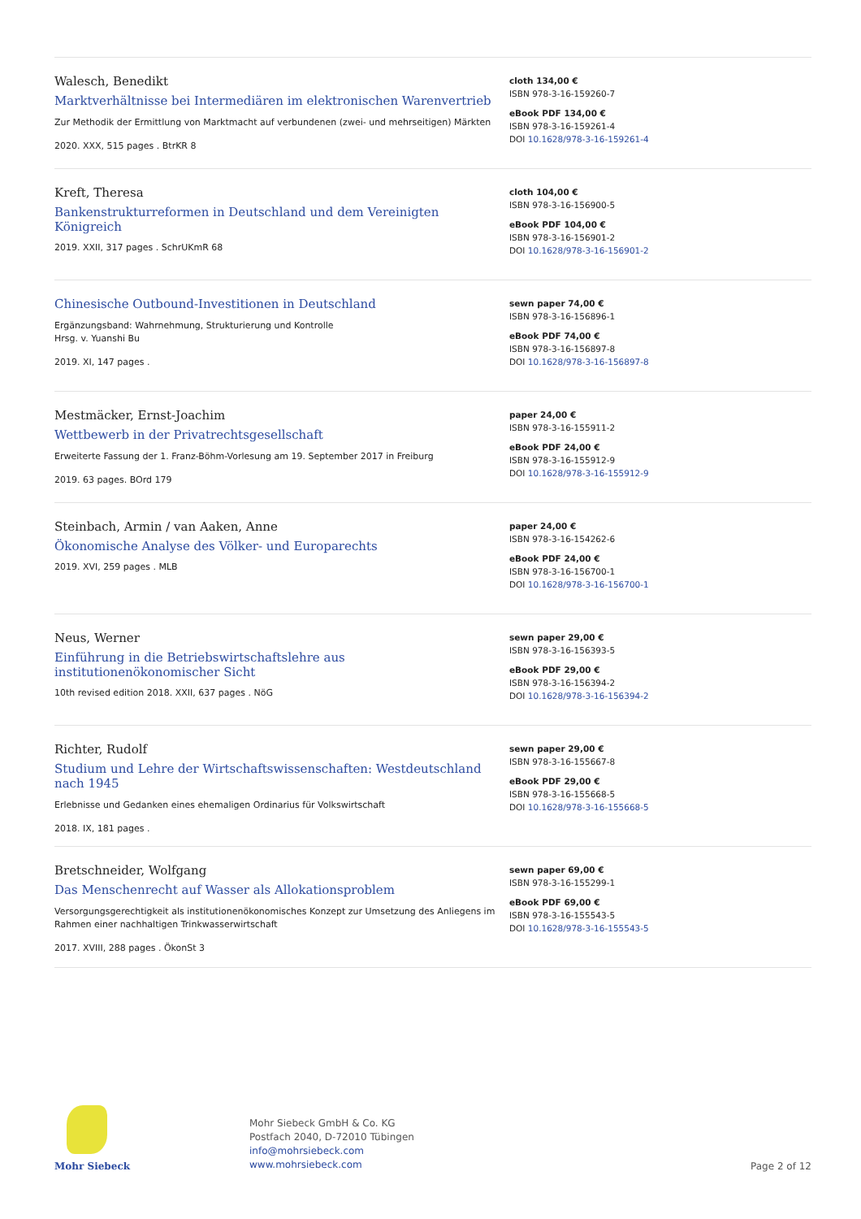Walesch, Benedikt
Marktverhältnisse bei Intermediären im elektronischen Warenvertrieb
Zur Methodik der Ermittlung von Marktmacht auf verbundenen (zwei- und mehrseitigen) Märkten
2020. XXX, 515 pages . BtrKR 8
cloth 134,00 €
ISBN 978-3-16-159260-7
eBook PDF 134,00 €
ISBN 978-3-16-159261-4
DOI 10.1628/978-3-16-159261-4
Kreft, Theresa
Bankenstrukturreformen in Deutschland und dem Vereinigten Königreich
2019. XXII, 317 pages . SchrUKmR 68
cloth 104,00 €
ISBN 978-3-16-156900-5
eBook PDF 104,00 €
ISBN 978-3-16-156901-2
DOI 10.1628/978-3-16-156901-2
Chinesische Outbound-Investitionen in Deutschland
Ergänzungsband: Wahrnehmung, Strukturierung und Kontrolle
Hrsg. v. Yuanshi Bu
2019. XI, 147 pages .
sewn paper 74,00 €
ISBN 978-3-16-156896-1
eBook PDF 74,00 €
ISBN 978-3-16-156897-8
DOI 10.1628/978-3-16-156897-8
Mestmäcker, Ernst-Joachim
Wettbewerb in der Privatrechtsgesellschaft
Erweiterte Fassung der 1. Franz-Böhm-Vorlesung am 19. September 2017 in Freiburg
2019. 63 pages. BOrd 179
paper 24,00 €
ISBN 978-3-16-155911-2
eBook PDF 24,00 €
ISBN 978-3-16-155912-9
DOI 10.1628/978-3-16-155912-9
Steinbach, Armin / van Aaken, Anne
Ökonomische Analyse des Völker- und Europarechts
2019. XVI, 259 pages . MLB
paper 24,00 €
ISBN 978-3-16-154262-6
eBook PDF 24,00 €
ISBN 978-3-16-156700-1
DOI 10.1628/978-3-16-156700-1
Neus, Werner
Einführung in die Betriebswirtschaftslehre aus institutionenökonomischer Sicht
10th revised edition 2018. XXII, 637 pages . NöG
sewn paper 29,00 €
ISBN 978-3-16-156393-5
eBook PDF 29,00 €
ISBN 978-3-16-156394-2
DOI 10.1628/978-3-16-156394-2
Richter, Rudolf
Studium und Lehre der Wirtschaftswissenschaften: Westdeutschland nach 1945
Erlebnisse und Gedanken eines ehemaligen Ordinarius für Volkswirtschaft
2018. IX, 181 pages .
sewn paper 29,00 €
ISBN 978-3-16-155667-8
eBook PDF 29,00 €
ISBN 978-3-16-155668-5
DOI 10.1628/978-3-16-155668-5
Bretschneider, Wolfgang
Das Menschenrecht auf Wasser als Allokationsproblem
Versorgungsgerechtigkeit als institutionenökonomisches Konzept zur Umsetzung des Anliegens im Rahmen einer nachhaltigen Trinkwasserwirtschaft
2017. XVIII, 288 pages . ÖkonSt 3
sewn paper 69,00 €
ISBN 978-3-16-155299-1
eBook PDF 69,00 €
ISBN 978-3-16-155543-5
DOI 10.1628/978-3-16-155543-5
Mohr Siebeck
Mohr Siebeck GmbH & Co. KG
Postfach 2040, D-72010 Tübingen
info@mohrsiebeck.com
www.mohrsiebeck.com
Page 2 of 12